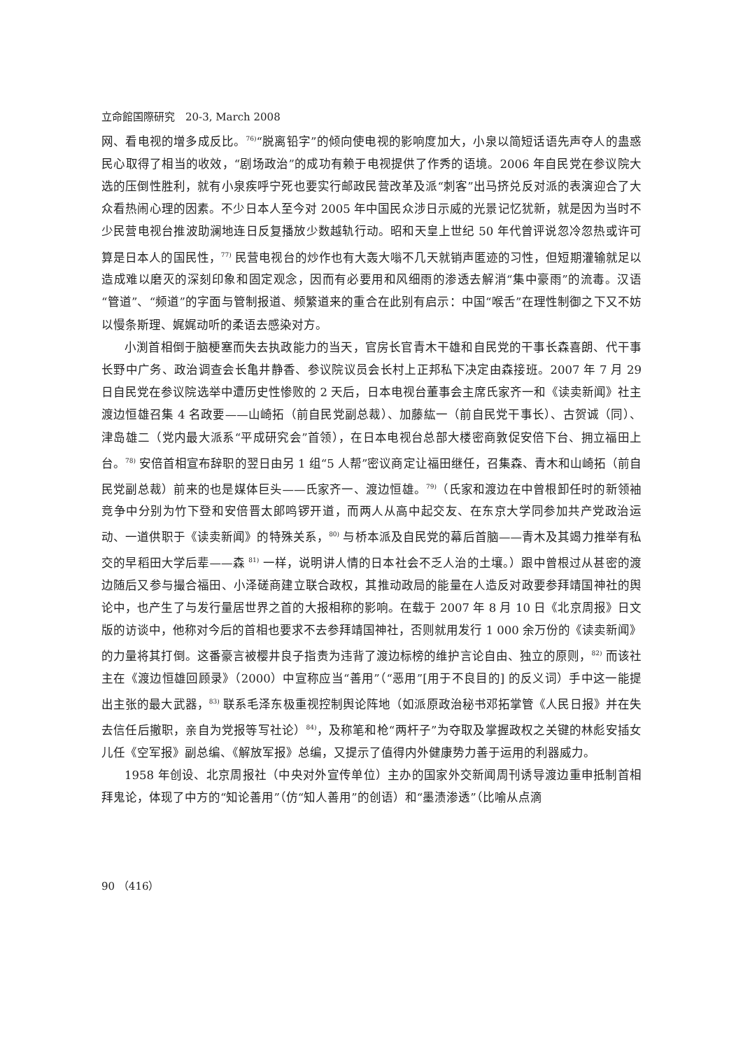立命館国際研究　20-3, March 2008
网、看电视的增多成反比。<sup>76)</sup>“脱离铅字”的倾向使电视的影响度加大，小泉以简短话语先声夺人的蛊惑民心取得了相当的收效，“剧场政治”的成功有赖于电视提供了作秀的语境。2006 年自民党在参议院大选的压倒性胜利，就有小泉疾呼宁死也要实行邮政民营改革及派“刺客”出马挤兑反对派的表演迎合了大众看热闹心理的因素。不少日本人至今对 2005 年中国民众涉日示威的光景记忆犹新，就是因为当时不少民营电视台推波助澜地连日反复播放少数越轨行动。昭和天皇上世纪 50 年代曾评说忽冷忽热或许可算是日本人的国民性，<sup>77)</sup> 民营电视台的炒作也有大轰大嗡不几天就销声匿迹的习性，但短期灌输就足以造成难以磨灭的深刻印象和固定观念，因而有必要用和风细雨的渗透去解消“集中豪雨”的流毒。汉语“管道”、“频道”的字面与管制报道、频繁道来的重合在此别有启示：中国“喉舌”在理性制御之下又不妨以慢条斯理、娓娓动听的柔语去感染对方。
小渕首相倒于脑梗塞而失去执政能力的当天，官房长官青木干雄和自民党的干事长森喜朗、代干事长野中广务、政治调查会长亀井静香、参议院议员会长村上正邦私下决定由森接班。2007 年 7 月 29 日自民党在参议院选举中遭历史性惨败的 2 天后，日本电视台董事会主席氏家齐一和《读卖新闻》社主渡边恒雄召集 4 名政要——山崎拓（前自民党副总裁）、加藤紘一（前自民党干事长）、古贺诚（同）、津岛雄二（党内最大派系“平成研究会”首领），在日本电视台总部大楼密商敦促安倍下台、拥立福田上台。<sup>78)</sup> 安倍首相宣布辞职的翌日由另 1 组“5 人帮”密议商定让福田继任，召集森、青木和山崎拓（前自民党副总裁）前来的也是媒体巨头——氏家齐一、渡边恒雄。<sup>79)</sup>（氏家和渡边在中曾根卸任时的新领袖竞争中分别为竹下登和安倍晋太郎鸣锣开道，而两人从高中起交友、在东京大学同参加共产党政治运动、一道供职于《读卖新闻》的特殊关系，<sup>80)</sup> 与桥本派及自民党的幕后首脑——青木及其竭力推举有私交的早稻田大学后辈——森 <sup>81)</sup> 一样，说明讲人情的日本社会不乏人治的土壤。）跟中曾根过从甚密的渡边随后又参与撮合福田、小泽磋商建立联合政权，其推动政局的能量在人造反对政要参拜靖国神社的舆论中，也产生了与发行量居世界之首的大报相称的影响。在载于 2007 年 8 月 10 日《北京周报》日文版的访谈中，他称对今后的首相也要求不去参拜靖国神社，否则就用发行 1 000 余万份的《读卖新闻》的力量将其打倒。这番豪言被樱井良子指责为违背了渡边标榜的维护言论自由、独立的原则，<sup>82)</sup> 而该社主在《渡边恒雄回顾录》（2000）中宣称应当“善用”（“恶用”[用于不良目的] 的反义词）手中这一能提出主张的最大武器，<sup>83)</sup> 联系毛泽东极重视控制舆论阵地（如派原政治秘书邓拓掌管《人民日报》并在失去信任后撤职，亲自为党报等写社论）<sup>84)</sup>，及称笔和枪“两杆子”为夺取及掌握政权之关键的林彪安插女儿任《空军报》副总编、《解放军报》总编，又提示了值得内外健康势力善于运用的利器威力。
1958 年创设、北京周报社（中央对外宣传单位）主办的国家外交新闻周刊诱导渡边重申抵制首相拜鬼论，体现了中方的“知论善用”（仿“知人善用”的创语）和“墨渍渗透”（比喻从点滴
90 （416）